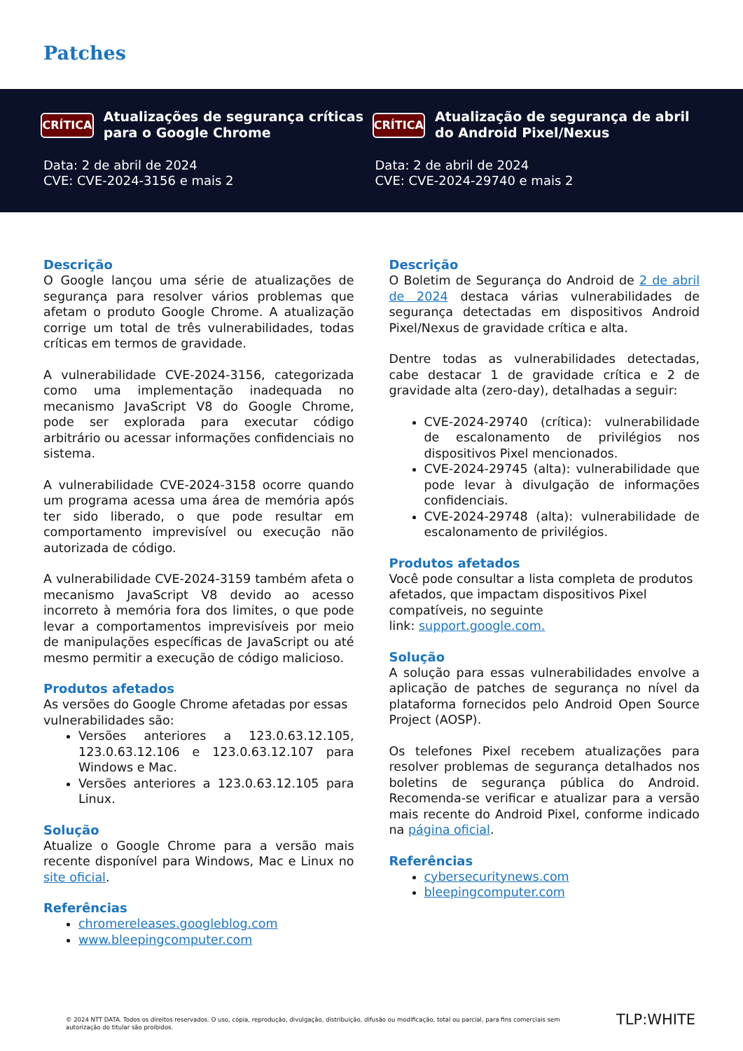Patches
CRÍTICA
Atualizações de segurança críticas para o Google Chrome
Data: 2 de abril de 2024
CVE: CVE-2024-3156 e mais 2
CRÍTICA
Atualização de segurança de abril do Android Pixel/Nexus
Data: 2 de abril de 2024
CVE: CVE-2024-29740 e mais 2
Descrição
O Google lançou uma série de atualizações de segurança para resolver vários problemas que afetam o produto Google Chrome. A atualização corrige um total de três vulnerabilidades, todas críticas em termos de gravidade.
A vulnerabilidade CVE-2024-3156, categorizada como uma implementação inadequada no mecanismo JavaScript V8 do Google Chrome, pode ser explorada para executar código arbitrário ou acessar informações confidenciais no sistema.
A vulnerabilidade CVE-2024-3158 ocorre quando um programa acessa uma área de memória após ter sido liberado, o que pode resultar em comportamento imprevisível ou execução não autorizada de código.
A vulnerabilidade CVE-2024-3159 também afeta o mecanismo JavaScript V8 devido ao acesso incorreto à memória fora dos limites, o que pode levar a comportamentos imprevisíveis por meio de manipulações específicas de JavaScript ou até mesmo permitir a execução de código malicioso.
Produtos afetados
As versões do Google Chrome afetadas por essas vulnerabilidades são:
Versões anteriores a 123.0.63.12.105, 123.0.63.12.106 e 123.0.63.12.107 para Windows e Mac.
Versões anteriores a 123.0.63.12.105 para Linux.
Solução
Atualize o Google Chrome para a versão mais recente disponível para Windows, Mac e Linux no site oficial.
Referências
chromereleases.googleblog.com
www.bleepingcomputer.com
Descrição
O Boletim de Segurança do Android de 2 de abril de 2024 destaca várias vulnerabilidades de segurança detectadas em dispositivos Android Pixel/Nexus de gravidade crítica e alta.
Dentre todas as vulnerabilidades detectadas, cabe destacar 1 de gravidade crítica e 2 de gravidade alta (zero-day), detalhadas a seguir:
CVE-2024-29740 (crítica): vulnerabilidade de escalonamento de privilégios nos dispositivos Pixel mencionados.
CVE-2024-29745 (alta): vulnerabilidade que pode levar à divulgação de informações confidenciais.
CVE-2024-29748 (alta): vulnerabilidade de escalonamento de privilégios.
Produtos afetados
Você pode consultar a lista completa de produtos afetados, que impactam dispositivos Pixel compatíveis, no seguinte
link: support.google.com.
Solução
A solução para essas vulnerabilidades envolve a aplicação de patches de segurança no nível da plataforma fornecidos pelo Android Open Source Project (AOSP).
Os telefones Pixel recebem atualizações para resolver problemas de segurança detalhados nos boletins de segurança pública do Android. Recomenda-se verificar e atualizar para a versão mais recente do Android Pixel, conforme indicado na página oficial.
Referências
cybersecuritynews.com
bleepingcomputer.com
© 2024 NTT DATA. Todos os direitos reservados. O uso, cópia, reprodução, divulgação, distribuição, difusão ou modificação, total ou parcial, para fins comerciais sem autorização do titular são proibidos.
TLP:WHITE